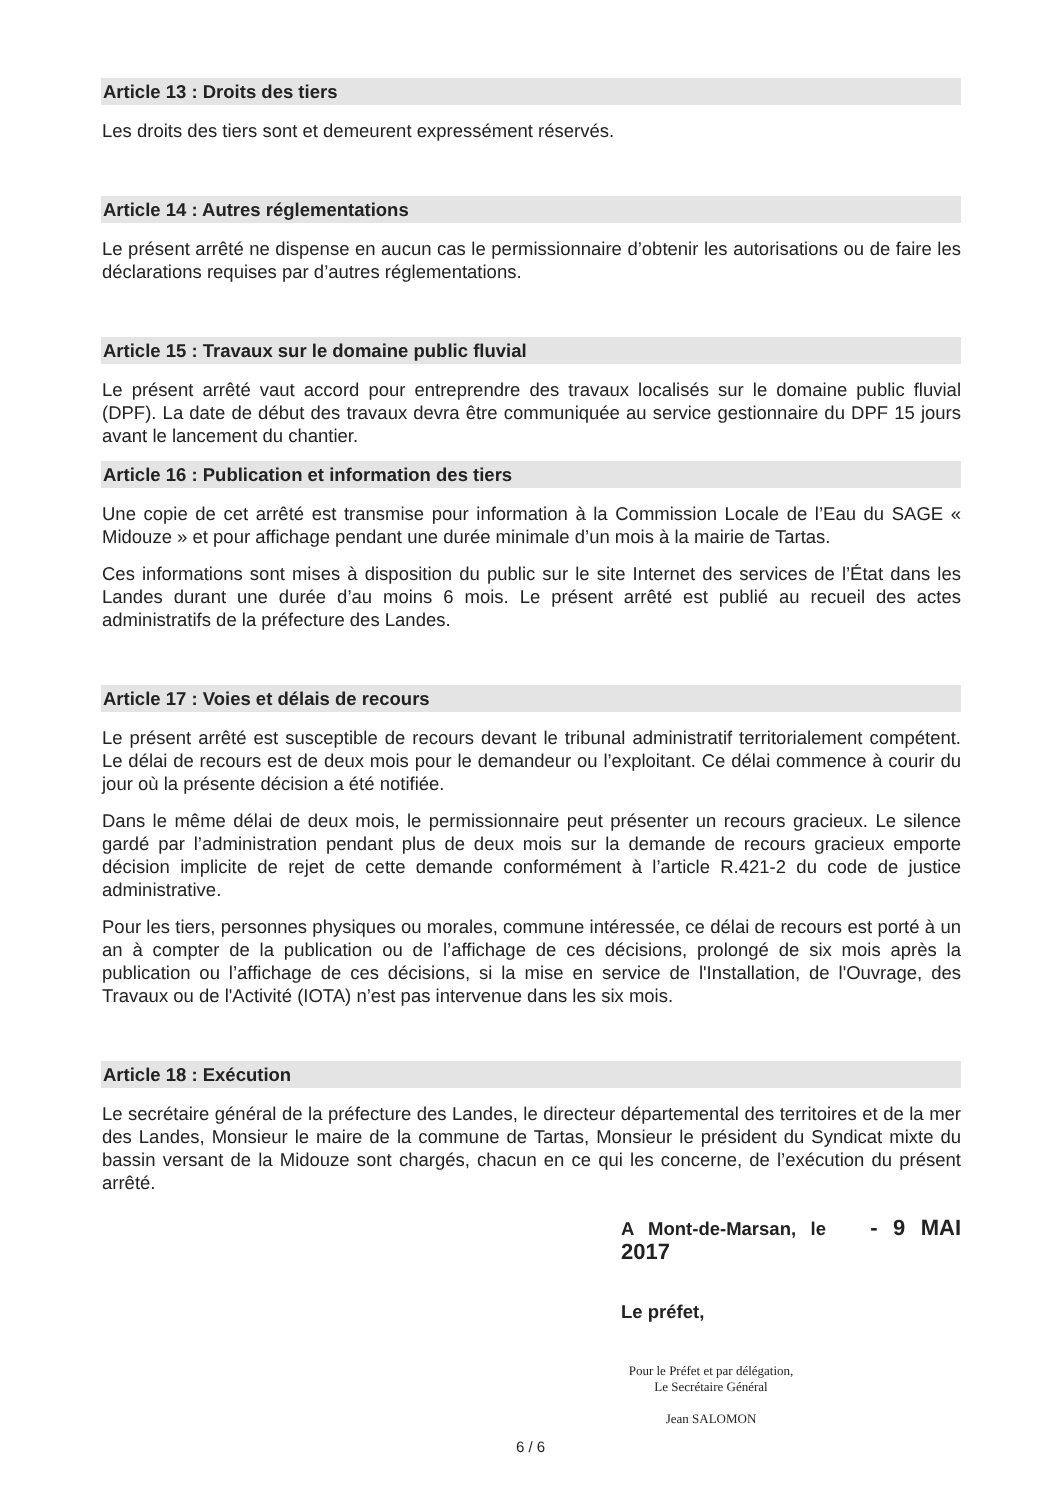Article 13 : Droits des tiers
Les droits des tiers sont et demeurent expressément réservés.
Article 14 : Autres réglementations
Le présent arrêté ne dispense en aucun cas le permissionnaire d’obtenir les autorisations ou de faire les déclarations requises par d’autres réglementations.
Article 15 : Travaux sur le domaine public fluvial
Le présent arrêté vaut accord pour entreprendre des travaux localisés sur le domaine public fluvial (DPF). La date de début des travaux devra être communiquée au service gestionnaire du DPF 15 jours avant le lancement du chantier.
Article 16 : Publication et information des tiers
Une copie de cet arrêté est transmise pour information à la Commission Locale de l’Eau du SAGE « Midouze » et pour affichage pendant une durée minimale d’un mois à la mairie de Tartas.
Ces informations sont mises à disposition du public sur le site Internet des services de l’État dans les Landes durant une durée d’au moins 6 mois. Le présent arrêté est publié au recueil des actes administratifs de la préfecture des Landes.
Article 17 : Voies et délais de recours
Le présent arrêté est susceptible de recours devant le tribunal administratif territorialement compétent. Le délai de recours est de deux mois pour le demandeur ou l’exploitant. Ce délai commence à courir du jour où la présente décision a été notifiée.
Dans le même délai de deux mois, le permissionnaire peut présenter un recours gracieux. Le silence gardé par l’administration pendant plus de deux mois sur la demande de recours gracieux emporte décision implicite de rejet de cette demande conformément à l’article R.421-2 du code de justice administrative.
Pour les tiers, personnes physiques ou morales, commune intéressée, ce délai de recours est porté à un an à compter de la publication ou de l’affichage de ces décisions, prolongé de six mois après la publication ou l’affichage de ces décisions, si la mise en service de l'Installation, de l'Ouvrage, des Travaux ou de l'Activité (IOTA) n’est pas intervenue dans les six mois.
Article 18 : Exécution
Le secrétaire général de la préfecture des Landes, le directeur départemental des territoires et de la mer des Landes, Monsieur le maire de la commune de Tartas, Monsieur le président du Syndicat mixte du bassin versant de la Midouze sont chargés, chacun en ce qui les concerne, de l’exécution du présent arrêté.
A Mont-de-Marsan, le - 9 MAI 2017
Le préfet,
Pour le Préfet et par délégation,
Le Secrétaire Général
Jean SALOMON
6 / 6